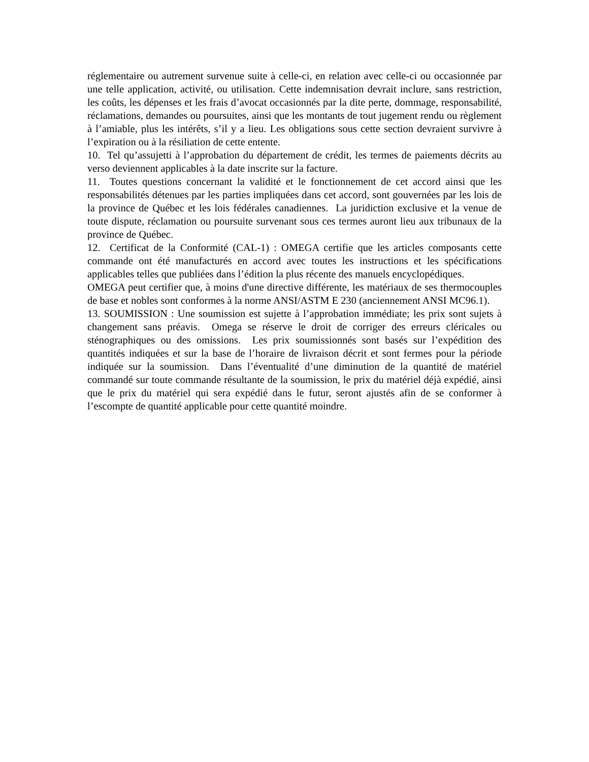réglementaire ou autrement survenue suite à celle-ci, en relation avec celle-ci ou occasionnée par une telle application, activité, ou utilisation. Cette indemnisation devrait inclure, sans restriction, les coûts, les dépenses et les frais d’avocat occasionnés par la dite perte, dommage, responsabilité, réclamations, demandes ou poursuites, ainsi que les montants de tout jugement rendu ou règlement à l’amiable, plus les intérêts, s’il y a lieu. Les obligations sous cette section devraient survivre à l’expiration ou à la résiliation de cette entente.
10. Tel qu’assujetti à l’approbation du département de crédit, les termes de paiements décrits au verso deviennent applicables à la date inscrite sur la facture.
11. Toutes questions concernant la validité et le fonctionnement de cet accord ainsi que les responsabilités détenues par les parties impliquées dans cet accord, sont gouvernées par les lois de la province de Québec et les lois fédérales canadiennes. La juridiction exclusive et la venue de toute dispute, réclamation ou poursuite survenant sous ces termes auront lieu aux tribunaux de la province de Québec.
12. Certificat de la Conformité (CAL-1) : OMEGA certifie que les articles composants cette commande ont été manufacturés en accord avec toutes les instructions et les spécifications applicables telles que publiées dans l’édition la plus récente des manuels encyclopédiques.
OMEGA peut certifier que, à moins d'une directive différente, les matériaux de ses thermocouples de base et nobles sont conformes à la norme ANSI/ASTM E 230 (anciennement ANSI MC96.1).
13. SOUMISSION : Une soumission est sujette à l’approbation immédiate; les prix sont sujets à changement sans préavis. Omega se réserve le droit de corriger des erreurs cléricales ou sténographiques ou des omissions. Les prix soumissionnés sont basés sur l’expédition des quantités indiquées et sur la base de l’horaire de livraison décrit et sont fermes pour la période indiquée sur la soumission. Dans l’éventualité d’une diminution de la quantité de matériel commandé sur toute commande résultante de la soumission, le prix du matériel déjà expédié, ainsi que le prix du matériel qui sera expédié dans le futur, seront ajustés afin de se conformer à l’escompte de quantité applicable pour cette quantité moindre.